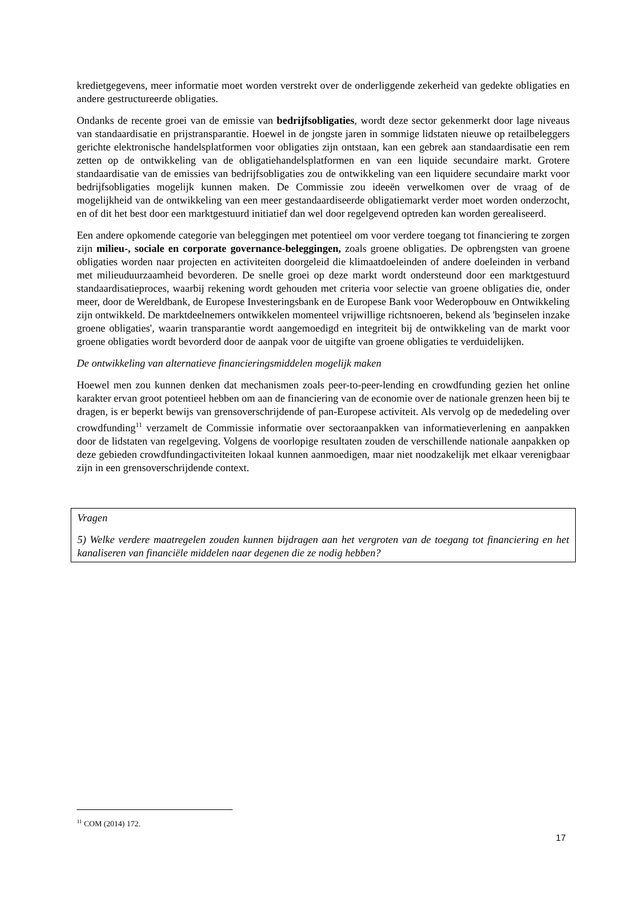kredietgegevens, meer informatie moet worden verstrekt over de onderliggende zekerheid van gedekte obligaties en andere gestructureerde obligaties.
Ondanks de recente groei van de emissie van bedrijfsobligaties, wordt deze sector gekenmerkt door lage niveaus van standaardisatie en prijstransparantie. Hoewel in de jongste jaren in sommige lidstaten nieuwe op retailbeleggers gerichte elektronische handelsplatformen voor obligaties zijn ontstaan, kan een gebrek aan standaardisatie een rem zetten op de ontwikkeling van de obligatiehandelsplatformen en van een liquide secundaire markt. Grotere standaardisatie van de emissies van bedrijfsobligaties zou de ontwikkeling van een liquidere secundaire markt voor bedrijfsobligaties mogelijk kunnen maken. De Commissie zou ideeën verwelkomen over de vraag of de mogelijkheid van de ontwikkeling van een meer gestandaardiseerde obligatiemarkt verder moet worden onderzocht, en of dit het best door een marktgestuurd initiatief dan wel door regelgevend optreden kan worden gerealiseerd.
Een andere opkomende categorie van beleggingen met potentieel om voor verdere toegang tot financiering te zorgen zijn milieu-, sociale en corporate governance-beleggingen, zoals groene obligaties. De opbrengsten van groene obligaties worden naar projecten en activiteiten doorgeleid die klimaatdoeleinden of andere doeleinden in verband met milieuduurzaamheid bevorderen. De snelle groei op deze markt wordt ondersteund door een marktgestuurd standaardisatieproces, waarbij rekening wordt gehouden met criteria voor selectie van groene obligaties die, onder meer, door de Wereldbank, de Europese Investeringsbank en de Europese Bank voor Wederopbouw en Ontwikkeling zijn ontwikkeld. De marktdeelnemers ontwikkelen momenteel vrijwillige richtsnoeren, bekend als 'beginselen inzake groene obligaties', waarin transparantie wordt aangemoedigd en integriteit bij de ontwikkeling van de markt voor groene obligaties wordt bevorderd door de aanpak voor de uitgifte van groene obligaties te verduidelijken.
De ontwikkeling van alternatieve financieringsmiddelen mogelijk maken
Hoewel men zou kunnen denken dat mechanismen zoals peer-to-peer-lending en crowdfunding gezien het online karakter ervan groot potentieel hebben om aan de financiering van de economie over de nationale grenzen heen bij te dragen, is er beperkt bewijs van grensoverschrijdende of pan-Europese activiteit. Als vervolg op de mededeling over crowdfunding<sup>11</sup> verzamelt de Commissie informatie over sectoraanpakken van informatieverlening en aanpakken door de lidstaten van regelgeving. Volgens de voorlopige resultaten zouden de verschillende nationale aanpakken op deze gebieden crowdfundingactiviteiten lokaal kunnen aanmoedigen, maar niet noodzakelijk met elkaar verenigbaar zijn in een grensoverschrijdende context.
Vragen
5) Welke verdere maatregelen zouden kunnen bijdragen aan het vergroten van de toegang tot financiering en het kanaliseren van financiële middelen naar degenen die ze nodig hebben?
<sup>11</sup> COM (2014) 172.
17